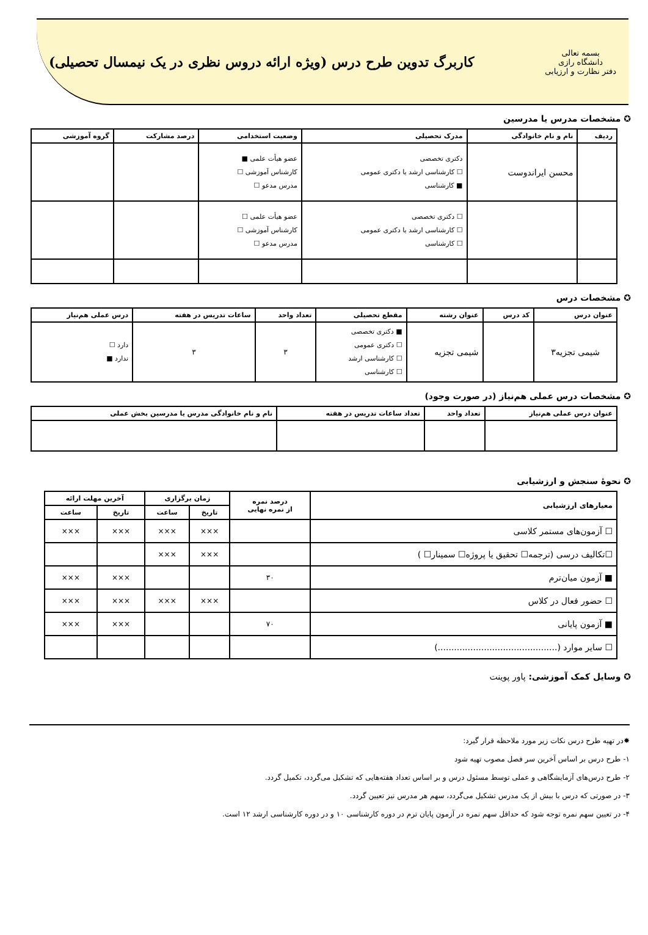بسمه تعالی
دانشگاه رازی
دفتر نظارت و ارزیابی
کاربرگ تدوین طرح درس (ویژه ارائه دروس نظری در یک نیمسال تحصیلی)
✪ مشخصات مدرس یا مدرسین
| ردیف | نام و نام خانوادگی | مدرک تحصیلی | وضعیت استخدامی | درصد مشارکت | گروه آموزشی |
| --- | --- | --- | --- | --- | --- |
| | محسن ایراندوست | دکتری تخصصی ☐ کارشناسی ارشد یا دکتری عمومی ■ کارشناسی | عضو هیأت علمی ■ کارشناس آموزشی ☐ مدرس مدعو ☐ | | |
| | | ☐ دکتری تخصصی ☐ کارشناسی ارشد یا دکتری عمومی ☐ کارشناسی | عضو هیأت علمی ☐ کارشناس آموزشی ☐ مدرس مدعو ☐ | | |
✪ مشخصات درس
| عنوان درس | کد درس | عنوان رشته | مقطع تحصیلی | تعداد واحد | ساعات تدریس در هفته | درس عملی هم‌نیاز |
| --- | --- | --- | --- | --- | --- | --- |
| شیمی تجزیه۳ | | شیمی تجزیه | ■ دکتری تخصصی ☐ دکتری عمومی ☐ کارشناسی ارشد ☐ کارشناسی | ۳ | ۳ | دارد ☐ ندارد ■ |
✪ مشخصات درس عملی هم‌نیاز (در صورت وجود)
| عنوان درس عملی هم‌نیاز | تعداد واحد | تعداد ساعات تدریس در هفته | نام و نام خانوادگی مدرس یا مدرسین بخش عملی |
| --- | --- | --- | --- |
✪ نحوهٔ سنجش و ارزشیابی
| معیارهای ارزشیابی | درصد نمره از نمره نهایی | زمان برگزاری | | آخرین مهلت ارائه | |
| --- | --- | --- | --- | --- | --- |
| | | تاریخ | ساعت | تاریخ | ساعت |
| ☐ آزمون‌های مستمر کلاسی | | ××× | ××× | ××× | ××× |
| ☐تکالیف درسی (ترجمه☐ تحقیق یا پروژه☐ سمینار☐ ) | | ××× | ××× | | |
| ■ آزمون میان‌ترم | ۳۰ | | | ××× | ××× |
| ☐ حضور فعال در کلاس | | ××× | ××× | ××× | ××× |
| ■ آزمون پایانی | ۷۰ | | | ××× | ××× |
| ☐ سایر موارد (............................................) | | | | | |
✪ وسایل کمک آموزشی: پاور پوینت
✸در تهیه طرح درس نکات زیر مورد ملاحظه قرار گیرد:
۱- طرح درس بر اساس آخرین سر فصل مصوب تهیه شود
۲- طرح درس‌های آزمایشگاهی و عملی توسط مسئول درس و بر اساس تعداد هفته‌هایی که تشکیل می‌گردد، تکمیل گردد.
۳- در صورتی که درس با بیش از یک مدرس تشکیل می‌گردد، سهم هر مدرس نیز تعیین گردد.
۴- در تعیین سهم نمره توجه شود که حداقل سهم نمره در آزمون پایان ترم در دوره کارشناسی ۱۰ و در دوره کارشناسی ارشد ۱۲ است.